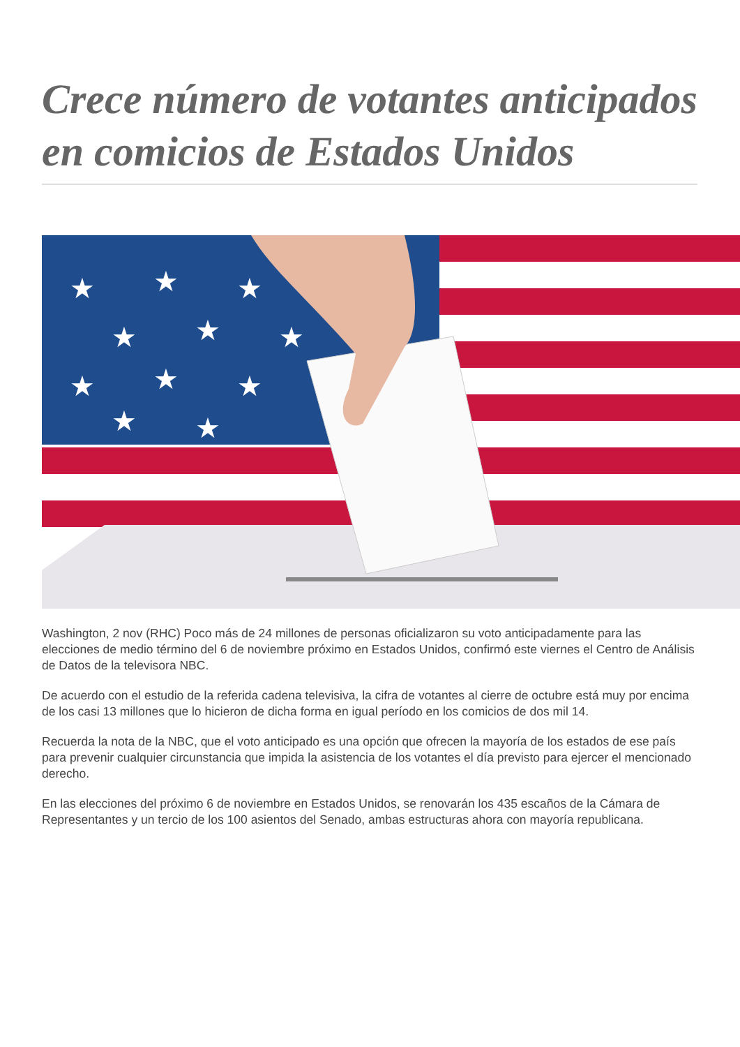Crece número de votantes anticipados en comicios de Estados Unidos
★
★
★
★
★
★
★
★
★
★
★
★
★
Washington, 2 nov (RHC) Poco más de 24 millones de personas oficializaron su voto anticipadamente para las elecciones de medio término del 6 de noviembre próximo en Estados Unidos, confirmó este viernes el Centro de Análisis de Datos de la televisora NBC.
De acuerdo con el estudio de la referida cadena televisiva, la cifra de votantes al cierre de octubre está muy por encima de los casi 13 millones que lo hicieron de dicha forma en igual período en los comicios de dos mil 14.
Recuerda la nota de la NBC, que el voto anticipado es una opción que ofrecen la mayoría de los estados de ese país para prevenir cualquier circunstancia que impida la asistencia de los votantes el día previsto para ejercer el mencionado derecho.
En las elecciones del próximo 6 de noviembre en Estados Unidos, se renovarán los 435 escaños de la Cámara de Representantes y un tercio de los 100 asientos del Senado, ambas estructuras ahora con mayoría republicana.